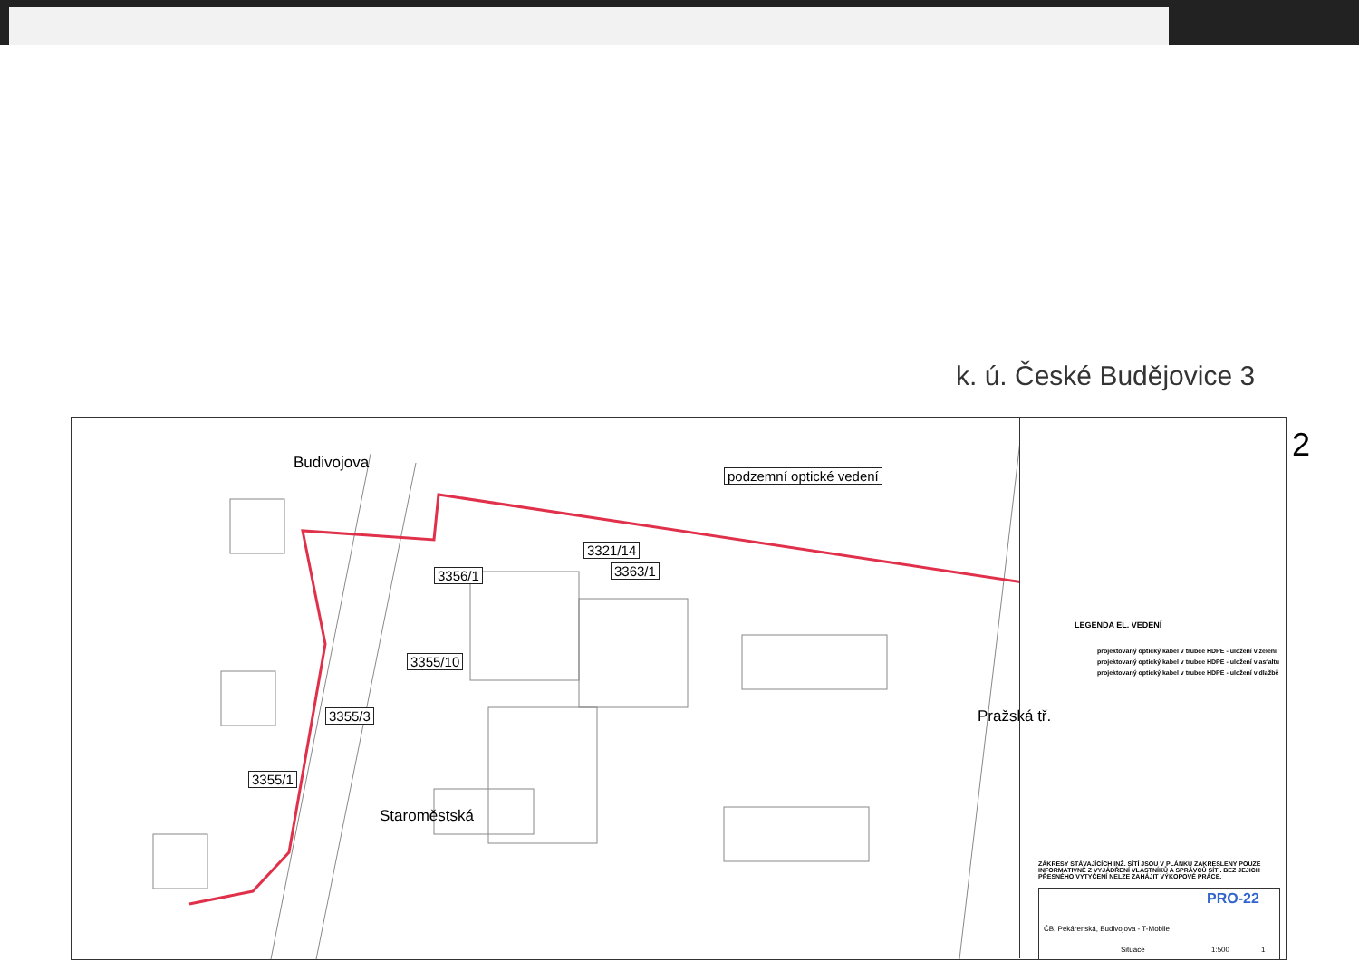k. ú. České Budějovice 3
podzemní optické vedení
3321/14
3363/1
3356/1
3355/10
3355/3
3355/1
Budivojova
Staroměstská
Pražská tř.
2
LEGENDA EL. VEDENÍ
projektovaný optický kabel v trubce HDPE - uložení v zeleni
projektovaný optický kabel v trubce HDPE - uložení v asfaltu
projektovaný optický kabel v trubce HDPE - uložení v dlažbě
ZÁKRESY STÁVAJÍCÍCH INŽ. SÍTÍ JSOU V PLÁNKU ZAKRESLENY POUZE INFORMATIVNĚ Z VYJÁDŘENÍ VLASTNÍKŮ A SPRÁVCŮ SÍTÍ. BEZ JEJICH PŘESNÉHO VYTYČENÍ NELZE ZAHÁJIT VÝKOPOVÉ PRÁCE.
PRO-22
ČB, Pekárenská, Budivojova - T-Mobile
Situace 1:500 1